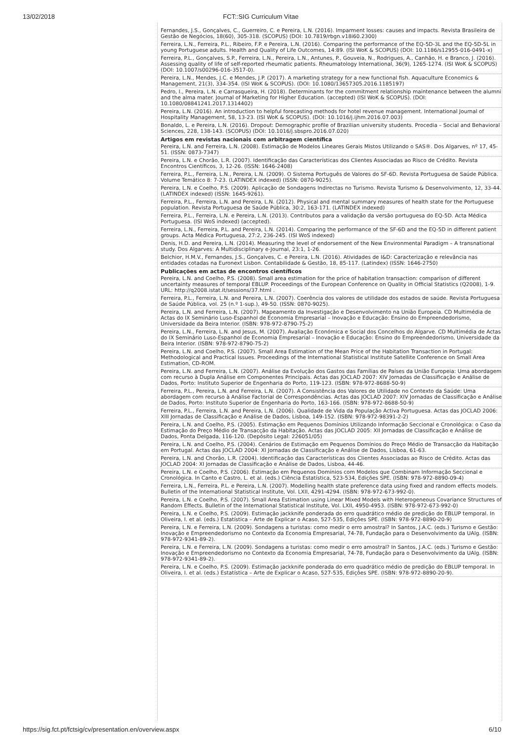13/02/2018 FCT::SIG Curriculum Vitae
Fernandes, J.S., Gonçalves, C., Guerreiro, C. e Pereira, L.N. (2016). Imparment losses: causes and impacts. Revista Brasileira de Gestão de Negócios, 18(60), 305-318. (SCOPUS) (DOI: 10.7819/rbgn.v18i60.2300)
Ferreira, L.N., Ferreira, P.L., Ribeiro, F.P. e Pereira, L.N. (2016). Comparing the performance of the EQ-5D-3L and the EQ-5D-5L in young Portuguese adults. Health and Quality of Life Outcomes, 14:89. (ISI WoK & SCOPUS) (DOI: 10.1186/s12955-016-0491-x)
Ferreira, P.L., Gonçalves, S.P., Ferreira, L.N., Pereira, L.N., Antunes, P., Gouveia, N., Rodrigues, A., Canhão, H. e Branco, J. (2016). Assessing quality of life of self-reported rheumatic patients. Rheumatology International, 36(9), 1265-1274. (ISI WoK & SCOPUS) (DOI: 10.1007/s00296-016-3517-0).
Pereira, L.N., Mendes, J.C. e Mendes, J.P. (2017). A marketing strategy for a new functional fish. Aquaculture Economics & Management, 21(3), 334-354. (ISI WoK & SCOPUS). (DOI: 10.1080/13657305.2016.1185197)
Pedro, I., Pereira, L.N. e Carrasqueira, H. (2018). Determinants for the commitment relationship maintenance between the alumni and the alma mater. Journal of Marketing for Higher Education. (accepted) (ISI WoK & SCOPUS). (DOI: 10.1080/08841241.2017.1314402)
Pereira, L.N. (2016). An introduction to helpful forecasting methods for hotel revenue management. International Journal of Hospitality Management, 58, 13-23. (ISI WoK & SCOPUS). (DOI: 10.1016/j.ijhm.2016.07.003)
Bonaldo, L. e Pereira, L.N. (2016). Dropout: Demographic profile of Brazilian university students. Procedia – Social and Behavioral Sciences, 228, 138-143. (SCOPUS) (DOI: 10.1016/j.sbspro.2016.07.020)
Artigos em revistas nacionais com arbitragem científica
Pereira, L.N. and Ferreira, L.N. (2008). Estimação de Modelos Lineares Gerais Mistos Utilizando o SAS®. Dos Algarves, nº 17, 45-51. (ISSN: 0873-7347)
Pereira, L.N. e Chorão, L.R. (2007). Identificação das Características dos Clientes Associadas ao Risco de Crédito. Revista Encontros Científicos, 3, 12-26. (ISSN: 1646-2408)
Ferreira, P.L., Ferreira, L.N., Pereira, L.N. (2009). O Sistema Português de Valores do SF-6D. Revista Portuguesa de Saúde Pública. Volume Temático 8: 7-23. (LATINDEX indexed) (ISSN: 0870-9025).
Pereira, L.N. e Coelho, P.S. (2009). Aplicação de Sondagens Indirectas no Turismo. Revista Turismo & Desenvolvimento, 12, 33-44. (LATINDEX indexed) (ISSN: 1645-9261).
Ferreira, P.L., Ferreira, L.N. and Pereira, L.N. (2012). Physical and mental summary measures of health state for the Portuguese population. Revista Portuguesa de Saúde Pública, 30:2, 163-171. (LATINDEX indexed)
Ferreira, P.L., Ferreira, L.N. e Pereira, L.N. (2013). Contributos para a validação da versão portuguesa do EQ-5D. Acta Médica Portuguesa. (ISI WoS indexed) (accepted).
Ferreira, L.N., Ferreira, P.L. and Pereira, L.N. (2014). Comparing the performance of the SF-6D and the EQ-5D in different patient groups. Acta Médica Portuguesa, 27:2, 236-245. (ISI WoS indexed)
Denis, H.D. and Pereira, L.N. (2014). Measuring the level of endorsement of the New Environmental Paradigm – A transnational study. Dos Algarves: A Multidisciplinary e-Journal, 23:1, 1-26.
Belchior, H.M.V., Fernandes, J.S., Gonçalves, C. e Pereira, L.N. (2016). Atividades de I&D: Caracterização e relevância nas entidades cotadas na Euronext Lisbon. Contabilidade & Gestão, 18, 85-117. (Latindex) (ISSN: 1646-2750)
Publicações em actas de encontros científicos
Pereira, L.N. and Coelho, P.S. (2008). Small area estimation for the price of habitation transaction: comparison of different uncertainty measures of temporal EBLUP. Proceedings of the European Conference on Quality in Official Statistics (Q2008), 1-9. URL: http://q2008.istat.it/sessions/37.html .
Ferreira, P.L., Ferreira, L.N. and Pereira, L.N. (2007). Coerência dos valores de utilidade dos estados de saúde. Revista Portuguesa de Saúde Pública, vol. 25 (n.º 1-sup.), 49-50. (ISSN: 0870-9025).
Pereira, L.N. and Ferreira, L.N. (2007). Mapeamento da Investigação e Desenvolvimento na União Europeia. CD Multimédia de Actas do IX Seminário Luso-Espanhol de Economia Empresarial – Inovação e Educação: Ensino do Empreendedorismo, Universidade da Beira Interior. (ISBN: 978-972-8790-75-2)
Pereira, L.N., Ferreira, L.N. and Jesus, M. (2007). Avaliação Económica e Social dos Concelhos do Algarve. CD Multimédia de Actas do IX Seminário Luso-Espanhol de Economia Empresarial – Inovação e Educação: Ensino do Empreendedorismo, Universidade da Beira Interior. (ISBN: 978-972-8790-75-2)
Pereira, L.N. and Coelho, P.S. (2007). Small Area Estimation of the Mean Price of the Habitation Transaction in Portugal: Methodological and Practical Issues. Proceedings of the International Statistical Institute Satellite Conference on Small Area Estimation, CD-ROM.
Pereira, L.N. and Ferreira, L.N. (2007). Análise da Evolução dos Gastos das Famílias de Países da União Europeia: Uma abordagem com recurso à Dupla Análise em Componentes Principais. Actas das JOCLAD 2007: XIV Jornadas de Classificação e Análise de Dados, Porto: Instituto Superior de Engenharia do Porto, 119-123. (ISBN: 978-972-8688-50-9)
Ferreira, P.L., Pereira, L.N. and Ferreira, L.N. (2007). A Consistência dos Valores de Utilidade no Contexto da Saúde: Uma abordagem com recurso à Análise Factorial de Correspondências. Actas das JOCLAD 2007: XIV Jornadas de Classificação e Análise de Dados, Porto: Instituto Superior de Engenharia do Porto, 163-166. (ISBN: 978-972-8688-50-9)
Ferreira, P.L., Ferreira, L.N. and Pereira, L.N. (2006). Qualidade de Vida da População Activa Portuguesa. Actas das JOCLAD 2006: XIII Jornadas de Classificação e Análise de Dados, Lisboa, 149-152. (ISBN: 978-972-98391-2-2)
Pereira, L.N. and Coelho, P.S. (2005). Estimação em Pequenos Domínios Utilizando Informação Seccional e Cronológica: o Caso da Estimação do Preço Médio de Transacção da Habitação. Actas das JOCLAD 2005: XII Jornadas de Classificação e Análise de Dados, Ponta Delgada, 116-120. (Depósito Legal: 226051/05)
Pereira, L.N. and Coelho, P.S. (2004). Cenários de Estimação em Pequenos Domínios do Preço Médio de Transacção da Habitação em Portugal. Actas das JOCLAD 2004: XI Jornadas de Classificação e Análise de Dados, Lisboa, 61-63.
Pereira, L.N. and Chorão, L.R. (2004). Identificação das Características dos Clientes Associadas ao Risco de Crédito. Actas das JOCLAD 2004: XI Jornadas de Classificação e Análise de Dados, Lisboa, 44-46.
Pereira, L.N. e Coelho, P.S. (2006). Estimação em Pequenos Domínios com Modelos que Combinam Informação Seccional e Cronológica. In Canto e Castro, L. et al. (eds.) Ciência Estatística, 523-534, Edições SPE. (ISBN: 978-972-8890-09-4)
Ferreira, L.N., Ferreira, P.L. e Pereira, L.N. (2007). Modelling health state preference data using fixed and random effects models. Bulletin of the International Statistical Institute, Vol. LXII, 4291-4294. (ISBN: 978-972-673-992-0).
Pereira, L.N. e Coelho, P.S. (2007). Small Area Estimation using Linear Mixed Models with Heterogeneous Covariance Structures of Random Effects. Bulletin of the International Statistical Institute, Vol. LXII, 4950-4953. (ISBN: 978-972-673-992-0)
Pereira, L.N. e Coelho, P.S. (2009). Estimação jackknife ponderada do erro quadrático médio de predição do EBLUP temporal. In Oliveira, I. et al. (eds.) Estatística – Arte de Explicar o Acaso, 527-535, Edições SPE. (ISBN: 978-972-8890-20-9)
Pereira, L.N. e Ferreira, L.N. (2009). Sondagens a turistas: como medir o erro amostral? In Santos, J.A.C. (eds.) Turismo e Gestão: Inovação e Empreendedorismo no Contexto da Economia Empresarial, 74-78, Fundação para o Desenvolvimento da UAlg. (ISBN: 978-972-9341-89-2).
Pereira, L.N. e Ferreira, L.N. (2009). Sondagens a turistas: como medir o erro amostral? In Santos, J.A.C. (eds.) Turismo e Gestão: Inovação e Empreendedorismo no Contexto da Economia Empresarial, 74-78, Fundação para o Desenvolvimento da UAlg. (ISBN: 978-972-9341-89-2).
Pereira, L.N. e Coelho, P.S. (2009). Estimação jackknife ponderada do erro quadrático médio de predição do EBLUP temporal. In Oliveira, I. et al. (eds.) Estatística – Arte de Explicar o Acaso, 527-535, Edições SPE. (ISBN: 978-972-8890-20-9).
https://sig.fct.pt/fctsig/cv/presentation.en/overview.aspx 6/10